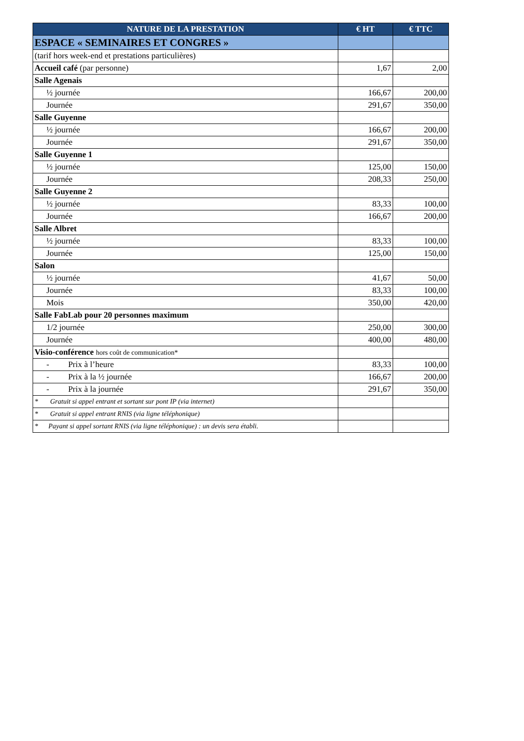| NATURE DE LA PRESTATION | € HT | € TTC |
| --- | --- | --- |
| ESPACE « SEMINAIRES ET CONGRES » | | |
| (tarif hors week-end et prestations particulières) | | |
| Accueil café (par personne) | 1,67 | 2,00 |
| Salle Agenais | | |
| ½ journée | 166,67 | 200,00 |
| Journée | 291,67 | 350,00 |
| Salle Guyenne | | |
| ½ journée | 166,67 | 200,00 |
| Journée | 291,67 | 350,00 |
| Salle Guyenne 1 | | |
| ½ journée | 125,00 | 150,00 |
| Journée | 208,33 | 250,00 |
| Salle Guyenne 2 | | |
| ½ journée | 83,33 | 100,00 |
| Journée | 166,67 | 200,00 |
| Salle Albret | | |
| ½ journée | 83,33 | 100,00 |
| Journée | 125,00 | 150,00 |
| Salon | | |
| ½ journée | 41,67 | 50,00 |
| Journée | 83,33 | 100,00 |
| Mois | 350,00 | 420,00 |
| Salle FabLab pour 20 personnes maximum | | |
| 1/2 journée | 250,00 | 300,00 |
| Journée | 400,00 | 480,00 |
| Visio-conférence hors coût de communication* | | |
| - Prix à l’heure | 83,33 | 100,00 |
| - Prix à la ½ journée | 166,67 | 200,00 |
| - Prix à la journée | 291,67 | 350,00 |
| * Gratuit si appel entrant et sortant sur pont IP (via internet) | | |
| * Gratuit si appel entrant RNIS (via ligne téléphonique) | | |
| * Payant si appel sortant RNIS (via ligne téléphonique) : un devis sera établi. | | |